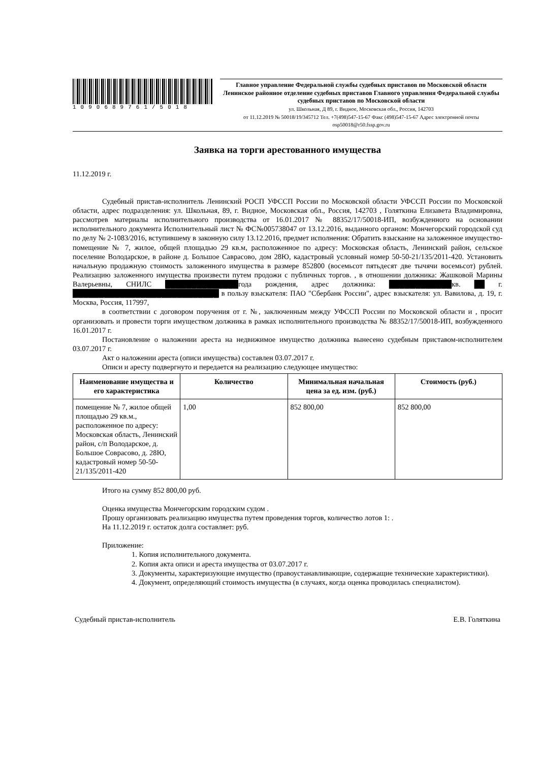1090689761/5018
Главное управление Федеральной службы судебных приставов по Московской области
Ленинское районное отделение судебных приставов Главного управления Федеральной службы судебных приставов по Московской области
ул. Школьная, Д 89, г. Видное, Московская обл., Россия, 142703
от 11.12.2019 № 50018/19/345712 Тел. +7(498)547-15-67 Факс (498)547-15-67 Адрес электронной почты osp50018@r50.fssp.gov.ru
Заявка на торги арестованного имущества
11.12.2019 г.
Судебный пристав-исполнитель Ленинский РОСП УФССП России по Московской области УФССП России по Московской области, адрес подразделения: ул. Школьная, 89, г. Видное, Московская обл., Россия, 142703 , Голяткина Елизавета Владимировна, рассмотрев материалы исполнительного производства от 16.01.2017 № 88352/17/50018-ИП, возбужденного на основании исполнительного документа Исполнительный лист № ФС№005738047 от 13.12.2016, выданного органом: Мончегорский городской суд по делу № 2-1083/2016, вступившему в законную силу 13.12.2016, предмет исполнения: Обратить взыскание на заложенное имущество-помещение № 7, жилое, общей площадью 29 кв.м, расположенное по адресу: Московская область, Ленинский район, сельское поселение Володарское, в районе д. Большое Саврасово, дом 28Ю, кадастровый условный номер 50-50-21/135/2011-420. Установить начальную продажную стоимость заложенного имущества в размере 852800 (восемьсот пятьдесят две тычячи восемьсот) рублей. Реализацию заложенного имущества произвести путем продожи с публичных торгов. , в отношении должника: Жашковой Марины Валерьевны, СНИЛС ██████████████года рождения, адрес должника: ████████████кв. ██ г. ████████████████████████████ в пользу взыскателя: ПАО "Сбербанк России", адрес взыскателя: ул. Вавилова, д. 19, г. Москва, Россия, 117997,
в соответствии с договором поручения от г. №, заключенным между УФССП России по Московской области и , просит организовать и провести торги имуществом должника в рамках исполнительного производства № 88352/17/50018-ИП, возбужденного 16.01.2017 г.
Постановление о наложении ареста на недвижимое имущество должника вынесено судебным приставом-исполнителем 03.07.2017 г.
Акт о наложении ареста (описи имущества) составлен 03.07.2017 г.
Описи и аресту подвергнуто и передается на реализацию следующее имущество:
| Наименование имущества и его характеристика | Количество | Минимальная начальная цена за ед. изм. (руб.) | Стоимость (руб.) |
| --- | --- | --- | --- |
| помещение № 7, жилое общей площадью 29 кв.м., расположенное по адресу: Московская область, Ленинский район, с/п Володарское, д. Большое Соврасово, д. 28Ю, кадастровый номер 50-50-21/135/2011-420 | 1,00 | 852 800,00 | 852 800,00 |
Итого на сумму 852 800,00 руб.
Оценка имущества Мончегорским городским судом .
Прошу организовать реализацию имущества путем проведения торгов, количество лотов 1: .
На 11.12.2019 г. остаток долга составляет: руб.
Приложение:
1. Копия исполнительного документа.
2. Копия акта описи и ареста имущества от 03.07.2017 г.
3. Документы, характеризующие имущество (правоустанавливающие, содержащие технические характеристики).
4. Документ, определяющий стоимость имущества (в случаях, когда оценка проводилась специалистом).
Судебный пристав-исполнитель Е.В. Голяткина